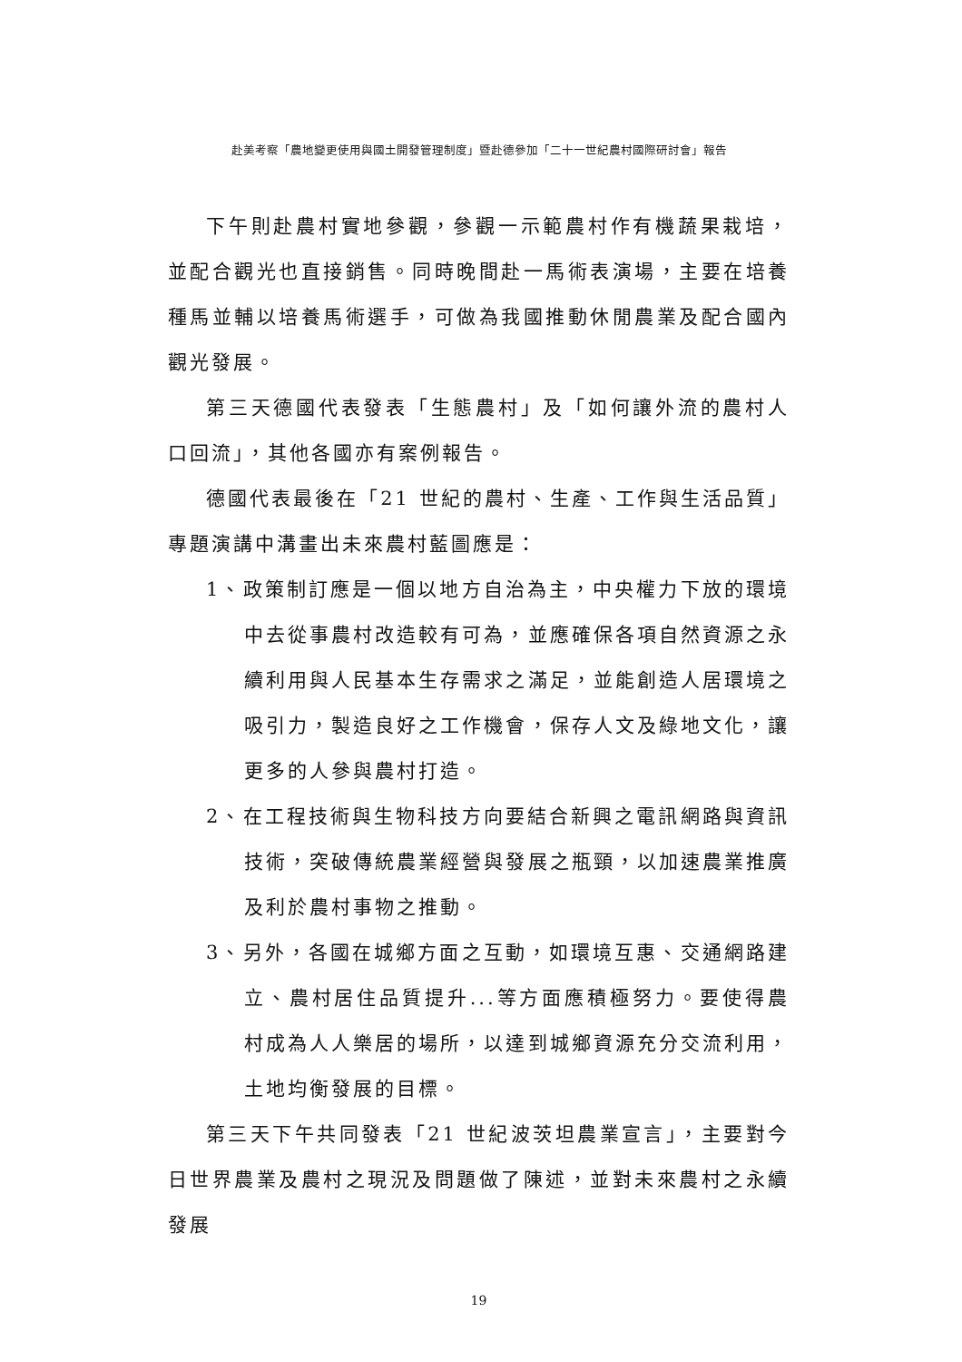赴美考察「農地變更使用與國土開發管理制度」暨赴德參加「二十一世紀農村國際研討會」報告
下午則赴農村實地參觀，參觀一示範農村作有機蔬果栽培，並配合觀光也直接銷售。同時晚間赴一馬術表演場，主要在培養種馬並輔以培養馬術選手，可做為我國推動休閒農業及配合國內觀光發展。
第三天德國代表發表「生態農村」及「如何讓外流的農村人口回流」，其他各國亦有案例報告。
德國代表最後在「21 世紀的農村、生產、工作與生活品質」專題演講中溝畫出未來農村藍圖應是：
1、政策制訂應是一個以地方自治為主，中央權力下放的環境中去從事農村改造較有可為，並應確保各項自然資源之永續利用與人民基本生存需求之滿足，並能創造人居環境之吸引力，製造良好之工作機會，保存人文及綠地文化，讓更多的人參與農村打造。
2、在工程技術與生物科技方向要結合新興之電訊網路與資訊技術，突破傳統農業經營與發展之瓶頸，以加速農業推廣及利於農村事物之推動。
3、另外，各國在城鄉方面之互動，如環境互惠、交通網路建立、農村居住品質提升...等方面應積極努力。要使得農村成為人人樂居的場所，以達到城鄉資源充分交流利用，土地均衡發展的目標。
第三天下午共同發表「21 世紀波茨坦農業宣言」，主要對今日世界農業及農村之現況及問題做了陳述，並對未來農村之永續發展
19